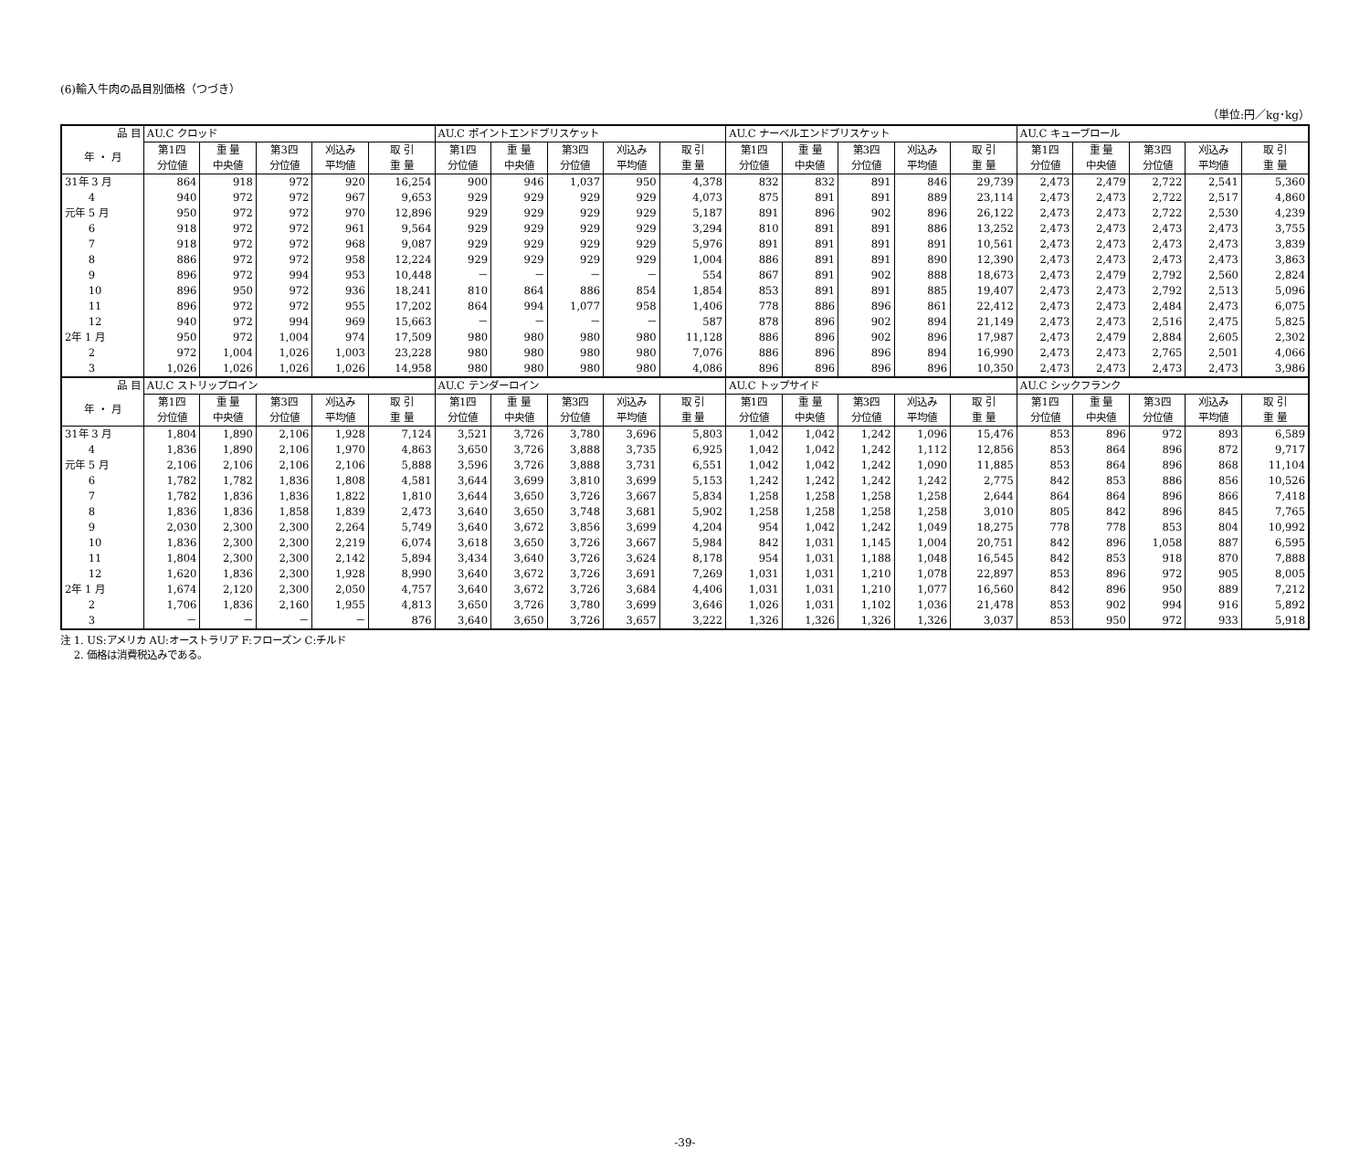(6)輸入牛肉の品目別価格（つづき）
（単位:円／kg･kg）
| 品 目 | AU.C クロッド | | | | | AU.C ポイントエンドブリスケット | | | | | AU.C ナーベルエンドブリスケット | | | | | AU.C キューブロール | | | | |
| --- | --- | --- | --- | --- | --- | --- | --- | --- | --- | --- | --- | --- | --- | --- | --- | --- | --- | --- | --- | --- |
| 年 ・ 月 | 第1四 分位値 | 重 量 中央値 | 第3四 分位値 | 刈込み 平均値 | 取 引 重 量 | 第1四 分位値 | 重 量 中央値 | 第3四 分位値 | 刈込み 平均値 | 取 引 重 量 | 第1四 分位値 | 重 量 中央値 | 第3四 分位値 | 刈込み 平均値 | 取 引 重 量 | 第1四 分位値 | 重 量 中央値 | 第3四 分位値 | 刈込み 平均値 | 取 引 重 量 |
| 31年 3 月 | 864 | 918 | 972 | 920 | 16,254 | 900 | 946 | 1,037 | 950 | 4,378 | 832 | 832 | 891 | 846 | 29,739 | 2,473 | 2,479 | 2,722 | 2,541 | 5,360 |
| 4 | 940 | 972 | 972 | 967 | 9,653 | 929 | 929 | 929 | 929 | 4,073 | 875 | 891 | 891 | 889 | 23,114 | 2,473 | 2,473 | 2,722 | 2,517 | 4,860 |
| 元年 5 月 | 950 | 972 | 972 | 970 | 12,896 | 929 | 929 | 929 | 929 | 5,187 | 891 | 896 | 902 | 896 | 26,122 | 2,473 | 2,473 | 2,722 | 2,530 | 4,239 |
| 6 | 918 | 972 | 972 | 961 | 9,564 | 929 | 929 | 929 | 929 | 3,294 | 810 | 891 | 891 | 886 | 13,252 | 2,473 | 2,473 | 2,473 | 2,473 | 3,755 |
| 7 | 918 | 972 | 972 | 968 | 9,087 | 929 | 929 | 929 | 929 | 5,976 | 891 | 891 | 891 | 891 | 10,561 | 2,473 | 2,473 | 2,473 | 2,473 | 3,839 |
| 8 | 886 | 972 | 972 | 958 | 12,224 | 929 | 929 | 929 | 929 | 1,004 | 886 | 891 | 891 | 890 | 12,390 | 2,473 | 2,473 | 2,473 | 2,473 | 3,863 |
| 9 | 896 | 972 | 994 | 953 | 10,448 | － | － | － | － | 554 | 867 | 891 | 902 | 888 | 18,673 | 2,473 | 2,479 | 2,792 | 2,560 | 2,824 |
| 10 | 896 | 950 | 972 | 936 | 18,241 | 810 | 864 | 886 | 854 | 1,854 | 853 | 891 | 891 | 885 | 19,407 | 2,473 | 2,473 | 2,792 | 2,513 | 5,096 |
| 11 | 896 | 972 | 972 | 955 | 17,202 | 864 | 994 | 1,077 | 958 | 1,406 | 778 | 886 | 896 | 861 | 22,412 | 2,473 | 2,473 | 2,484 | 2,473 | 6,075 |
| 12 | 940 | 972 | 994 | 969 | 15,663 | － | － | － | － | 587 | 878 | 896 | 902 | 894 | 21,149 | 2,473 | 2,473 | 2,516 | 2,475 | 5,825 |
| 2年 1 月 | 950 | 972 | 1,004 | 974 | 17,509 | 980 | 980 | 980 | 980 | 11,128 | 886 | 896 | 902 | 896 | 17,987 | 2,473 | 2,479 | 2,884 | 2,605 | 2,302 |
| 2 | 972 | 1,004 | 1,026 | 1,003 | 23,228 | 980 | 980 | 980 | 980 | 7,076 | 886 | 896 | 896 | 894 | 16,990 | 2,473 | 2,473 | 2,765 | 2,501 | 4,066 |
| 3 | 1,026 | 1,026 | 1,026 | 1,026 | 14,958 | 980 | 980 | 980 | 980 | 4,086 | 896 | 896 | 896 | 896 | 10,350 | 2,473 | 2,473 | 2,473 | 2,473 | 3,986 |
| 品 目 | AU.C ストリップロイン | | | | | AU.C テンダーロイン | | | | | AU.C トップサイド | | | | | AU.C シックフランク | | | | |
| 年 ・ 月 | 第1四 分位値 | 重 量 中央値 | 第3四 分位値 | 刈込み 平均値 | 取 引 重 量 | 第1四 分位値 | 重 量 中央値 | 第3四 分位値 | 刈込み 平均値 | 取 引 重 量 | 第1四 分位値 | 重 量 中央値 | 第3四 分位値 | 刈込み 平均値 | 取 引 重 量 | 第1四 分位値 | 重 量 中央値 | 第3四 分位値 | 刈込み 平均値 | 取 引 重 量 |
| 31年 3 月 | 1,804 | 1,890 | 2,106 | 1,928 | 7,124 | 3,521 | 3,726 | 3,780 | 3,696 | 5,803 | 1,042 | 1,042 | 1,242 | 1,096 | 15,476 | 853 | 896 | 972 | 893 | 6,589 |
| 4 | 1,836 | 1,890 | 2,106 | 1,970 | 4,863 | 3,650 | 3,726 | 3,888 | 3,735 | 6,925 | 1,042 | 1,042 | 1,242 | 1,112 | 12,856 | 853 | 864 | 896 | 872 | 9,717 |
| 元年 5 月 | 2,106 | 2,106 | 2,106 | 2,106 | 5,888 | 3,596 | 3,726 | 3,888 | 3,731 | 6,551 | 1,042 | 1,042 | 1,242 | 1,090 | 11,885 | 853 | 864 | 896 | 868 | 11,104 |
| 6 | 1,782 | 1,782 | 1,836 | 1,808 | 4,581 | 3,644 | 3,699 | 3,810 | 3,699 | 5,153 | 1,242 | 1,242 | 1,242 | 1,242 | 2,775 | 842 | 853 | 886 | 856 | 10,526 |
| 7 | 1,782 | 1,836 | 1,836 | 1,822 | 1,810 | 3,644 | 3,650 | 3,726 | 3,667 | 5,834 | 1,258 | 1,258 | 1,258 | 1,258 | 2,644 | 864 | 864 | 896 | 866 | 7,418 |
| 8 | 1,836 | 1,836 | 1,858 | 1,839 | 2,473 | 3,640 | 3,650 | 3,748 | 3,681 | 5,902 | 1,258 | 1,258 | 1,258 | 1,258 | 3,010 | 805 | 842 | 896 | 845 | 7,765 |
| 9 | 2,030 | 2,300 | 2,300 | 2,264 | 5,749 | 3,640 | 3,672 | 3,856 | 3,699 | 4,204 | 954 | 1,042 | 1,242 | 1,049 | 18,275 | 778 | 778 | 853 | 804 | 10,992 |
| 10 | 1,836 | 2,300 | 2,300 | 2,219 | 6,074 | 3,618 | 3,650 | 3,726 | 3,667 | 5,984 | 842 | 1,031 | 1,145 | 1,004 | 20,751 | 842 | 896 | 1,058 | 887 | 6,595 |
| 11 | 1,804 | 2,300 | 2,300 | 2,142 | 5,894 | 3,434 | 3,640 | 3,726 | 3,624 | 8,178 | 954 | 1,031 | 1,188 | 1,048 | 16,545 | 842 | 853 | 918 | 870 | 7,888 |
| 12 | 1,620 | 1,836 | 2,300 | 1,928 | 8,990 | 3,640 | 3,672 | 3,726 | 3,691 | 7,269 | 1,031 | 1,031 | 1,210 | 1,078 | 22,897 | 853 | 896 | 972 | 905 | 8,005 |
| 2年 1 月 | 1,674 | 2,120 | 2,300 | 2,050 | 4,757 | 3,640 | 3,672 | 3,726 | 3,684 | 4,406 | 1,031 | 1,031 | 1,210 | 1,077 | 16,560 | 842 | 896 | 950 | 889 | 7,212 |
| 2 | 1,706 | 1,836 | 2,160 | 1,955 | 4,813 | 3,650 | 3,726 | 3,780 | 3,699 | 3,646 | 1,026 | 1,031 | 1,102 | 1,036 | 21,478 | 853 | 902 | 994 | 916 | 5,892 |
| 3 | － | － | － | － | 876 | 3,640 | 3,650 | 3,726 | 3,657 | 3,222 | 1,326 | 1,326 | 1,326 | 1,326 | 3,037 | 853 | 950 | 972 | 933 | 5,918 |
注 1. US:アメリカ AU:オーストラリア F:フローズン C:チルド
　 2. 価格は消費税込みである。
-39-